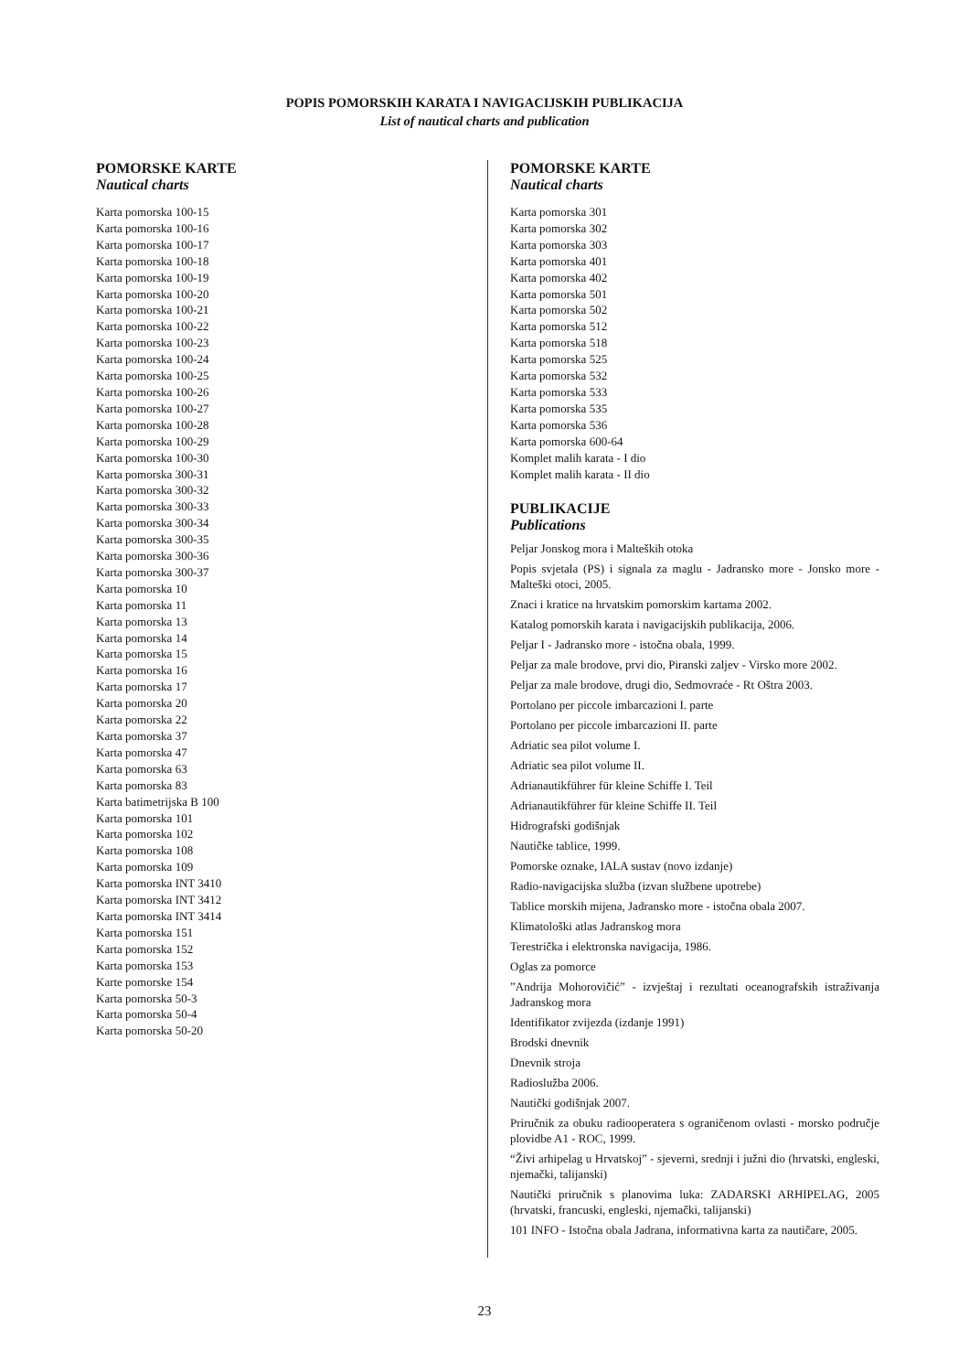POPIS POMORSKIH KARATA I NAVIGACIJSKIH PUBLIKACIJA
List of nautical charts and publication
POMORSKE KARTE
Nautical charts
Karta pomorska 100-15
Karta pomorska 100-16
Karta pomorska 100-17
Karta pomorska 100-18
Karta pomorska 100-19
Karta pomorska 100-20
Karta pomorska 100-21
Karta pomorska 100-22
Karta pomorska 100-23
Karta pomorska 100-24
Karta pomorska 100-25
Karta pomorska 100-26
Karta pomorska 100-27
Karta pomorska 100-28
Karta pomorska 100-29
Karta pomorska 100-30
Karta pomorska 300-31
Karta pomorska 300-32
Karta pomorska 300-33
Karta pomorska 300-34
Karta pomorska 300-35
Karta pomorska 300-36
Karta pomorska 300-37
Karta pomorska 10
Karta pomorska 11
Karta pomorska 13
Karta pomorska 14
Karta pomorska 15
Karta pomorska 16
Karta pomorska 17
Karta pomorska 20
Karta pomorska 22
Karta pomorska 37
Karta pomorska 47
Karta pomorska 63
Karta pomorska 83
Karta batimetrijska B 100
Karta pomorska 101
Karta pomorska 102
Karta pomorska 108
Karta pomorska 109
Karta pomorska INT 3410
Karta pomorska INT 3412
Karta pomorska INT 3414
Karta pomorska 151
Karta pomorska 152
Karta pomorska 153
Karte pomorske 154
Karta pomorska 50-3
Karta pomorska 50-4
Karta pomorska 50-20
POMORSKE KARTE
Nautical charts
Karta pomorska 301
Karta pomorska 302
Karta pomorska 303
Karta pomorska 401
Karta pomorska 402
Karta pomorska 501
Karta pomorska 502
Karta pomorska 512
Karta pomorska 518
Karta pomorska 525
Karta pomorska 532
Karta pomorska 533
Karta pomorska 535
Karta pomorska 536
Karta pomorska 600-64
Komplet malih karata - I dio
Komplet malih karata - II dio
PUBLIKACIJE
Publications
Peljar Jonskog mora i Malteških otoka
Popis svjetala (PS) i signala za maglu - Jadransko more - Jonsko more - Malteški otoci, 2005.
Znaci i kratice na hrvatskim pomorskim kartama 2002.
Katalog pomorskih karata i navigacijskih publikacija, 2006.
Peljar I - Jadransko more - istočna obala, 1999.
Peljar za male brodove, prvi dio, Piranski zaljev - Virsko more 2002.
Peljar za male brodove, drugi dio, Sedmovraće - Rt Oštra 2003.
Portolano per piccole imbarcazioni I. parte
Portolano per piccole imbarcazioni II. parte
Adriatic sea pilot volume I.
Adriatic sea pilot volume II.
Adrianautikführer für kleine Schiffe I. Teil
Adrianautikführer für kleine Schiffe II. Teil
Hidrografski godišnjak
Nautičke tablice, 1999.
Pomorske oznake, IALA sustav (novo izdanje)
Radio-navigacijska služba (izvan službene upotrebe)
Tablice morskih mijena, Jadransko more - istočna obala 2007.
Klimatološki atlas Jadranskog mora
Terestrička i elektronska navigacija, 1986.
Oglas za pomorce
”Andrija Mohorovičić” - izvještaj i rezultati oceanografskih istraživanja Jadranskog mora
Identifikator zvijezda (izdanje 1991)
Brodski dnevnik
Dnevnik stroja
Radioslužba 2006.
Nautički godišnjak 2007.
Priručnik za obuku radiooperatera s ograničenom ovlasti - morsko područje plovidbe A1 - ROC, 1999.
“Živi arhipelag u Hrvatskoj” - sjeverni, srednji i južni dio (hrvatski, engleski, njemački, talijanski)
Nautički priručnik s planovima luka: ZADARSKI ARHIPELAG, 2005 (hrvatski, francuski, engleski, njemački, talijanski)
101 INFO - Istočna obala Jadrana, informativna karta za nautičare, 2005.
23